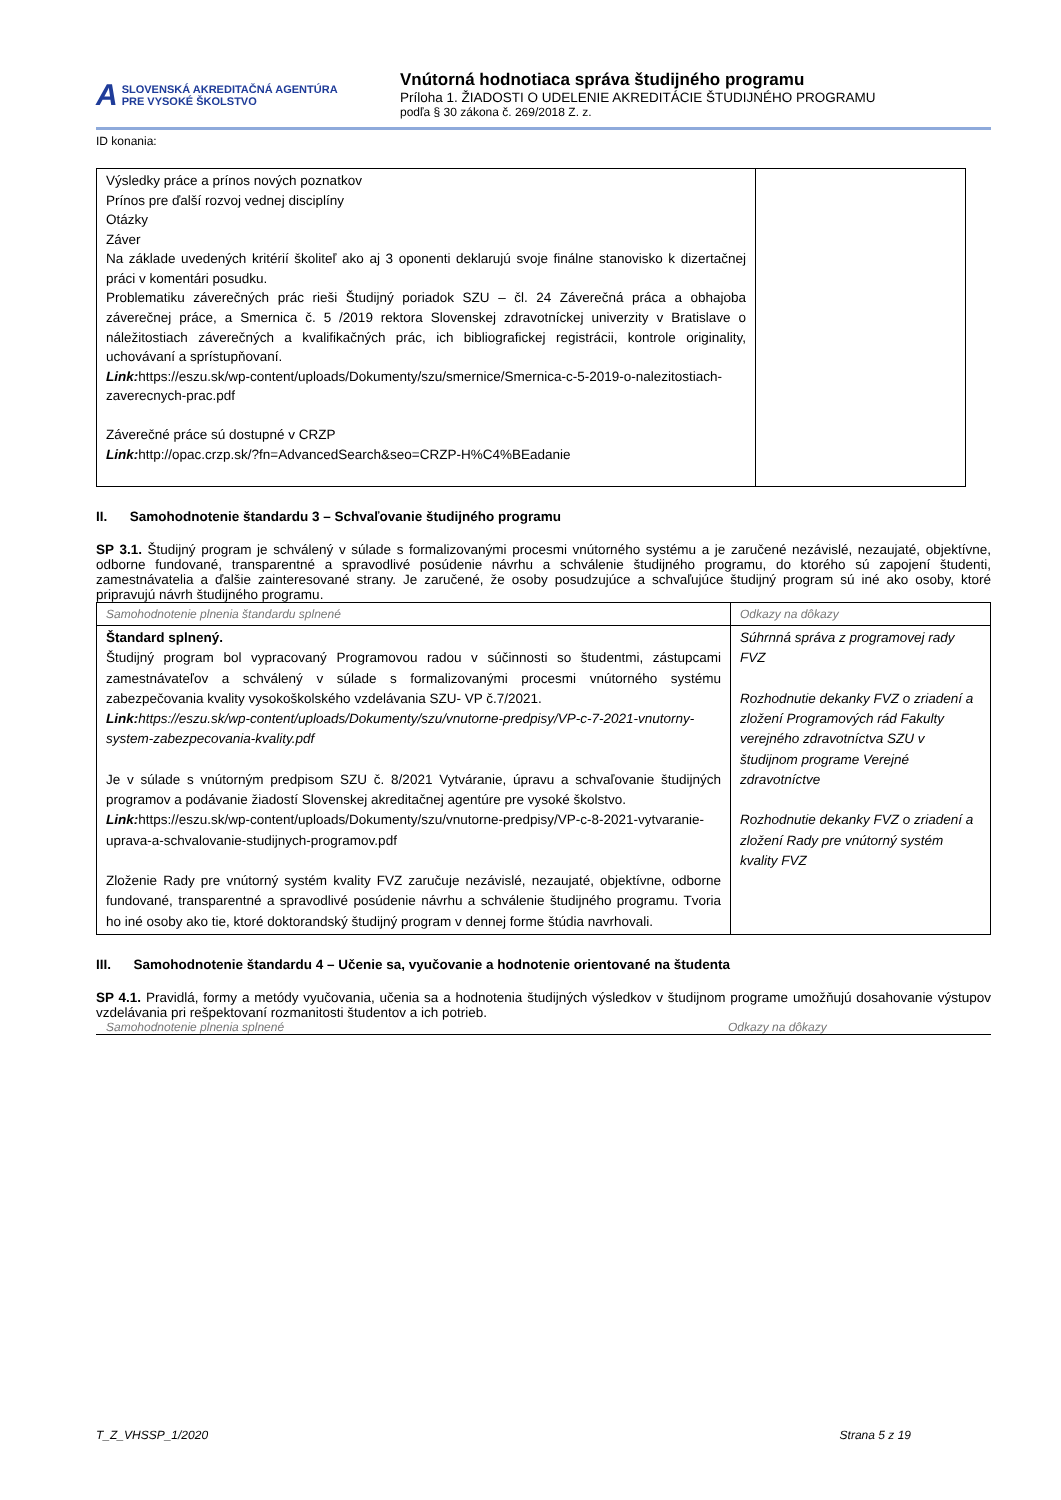A SLOVENSKÁ AKREDITAČNÁ AGENTÚRA
PRE VYSOKÉ ŠKOLSTVO
Vnútorná hodnotiaca správa študijného programu
Príloha 1. ŽIADOSTI O UDELENIE AKREDITÁCIE ŠTUDIJNÉHO PROGRAMU
podľa § 30 zákona č. 269/2018 Z. z.
ID konania:
| Výsledky práce a prínos nových poznatkov Prínos pre ďalší rozvoj vednej disciplíny Otázky Záver Na základe uvedených kritérií školiteľ ako aj 3 oponenti deklarujú svoje finálne stanovisko k dizertačnej práci v komentári posudku. Problematiku záverečných prác rieši Študijný poriadok SZU – čl. 24 Záverečná práca a obhajoba záverečnej práce, a Smernica č. 5 /2019 rektora Slovenskej zdravotníckej univerzity v Bratislave o náležitostiach záverečných a kvalifikačných prác, ich bibliografickej registrácii, kontrole originality, uchovávaní a sprístupňovaní. Link: https://eszu.sk/wp-content/uploads/Dokumenty/szu/smernice/Smernica-c-5-2019-o-nalezitostiach-zaverecnych-prac.pdf Záverečné práce sú dostupné v CRZP Link: http://opac.crzp.sk/?fn=AdvancedSearch&seo=CRZP-H%C4%BEadanie | |
II. Samohodnotenie štandardu 3 – Schvaľovanie študijného programu
SP 3.1. Študijný program je schválený v súlade s formalizovanými procesmi vnútorného systému a je zaručené nezávislé, nezaujaté, objektívne, odborne fundované, transparentné a spravodlivé posúdenie návrhu a schválenie študijného programu, do ktorého sú zapojení študenti, zamestnávatelia a ďalšie zainteresované strany. Je zaručené, že osoby posudzujúce a schvaľujúce študijný program sú iné ako osoby, ktoré pripravujú návrh študijného programu.
| Samohodnotenie plnenia štandardu splnené | Odkazy na dôkazy |
| Štandard splnený. Študijný program bol vypracovaný Programovou radou v súčinnosti so študentmi, zástupcami zamestnávateľov a schválený v súlade s formalizovanými procesmi vnútorného systému zabezpečovania kvality vysokoškolského vzdelávania SZU- VP č.7/2021. Link: https://eszu.sk/wp-content/uploads/Dokumenty/szu/vnutorne-predpisy/VP-c-7-2021-vnutorny-system-zabezpecovania-kvality.pdf Je v súlade s vnútorným predpisom SZU č. 8/2021 Vytváranie, úpravu a schvaľovanie študijných programov a podávanie žiadostí Slovenskej akreditačnej agentúre pre vysoké školstvo. Link: https://eszu.sk/wp-content/uploads/Dokumenty/szu/vnutorne-predpisy/VP-c-8-2021-vytvaranie-uprava-a-schvalovanie-studijnych-programov.pdf Zloženie Rady pre vnútorný systém kvality FVZ zaručuje nezávislé, nezaujaté, objektívne, odborne fundované, transparentné a spravodlivé posúdenie návrhu a schválenie študijného programu. Tvoria ho iné osoby ako tie, ktoré doktorandský študijný program v dennej forme štúdia navrhovali. | Súhrnná správa z programovej rady FVZ Rozhodnutie dekanky FVZ o zriadení a zložení Programových rád Fakulty verejného zdravotníctva SZU v študijnom programe Verejné zdravotníctve Rozhodnutie dekanky FVZ o zriadení a zložení Rady pre vnútorný systém kvality FVZ |
III. Samohodnotenie štandardu 4 – Učenie sa, vyučovanie a hodnotenie orientované na študenta
SP 4.1. Pravidlá, formy a metódy vyučovania, učenia sa a hodnotenia študijných výsledkov v študijnom programe umožňujú dosahovanie výstupov vzdelávania pri rešpektovaní rozmanitosti študentov a ich potrieb.
Samohodnotenie plnenia splnené Odkazy na dôkazy
T_Z_VHSSP_1/2020 Strana 5 z 19